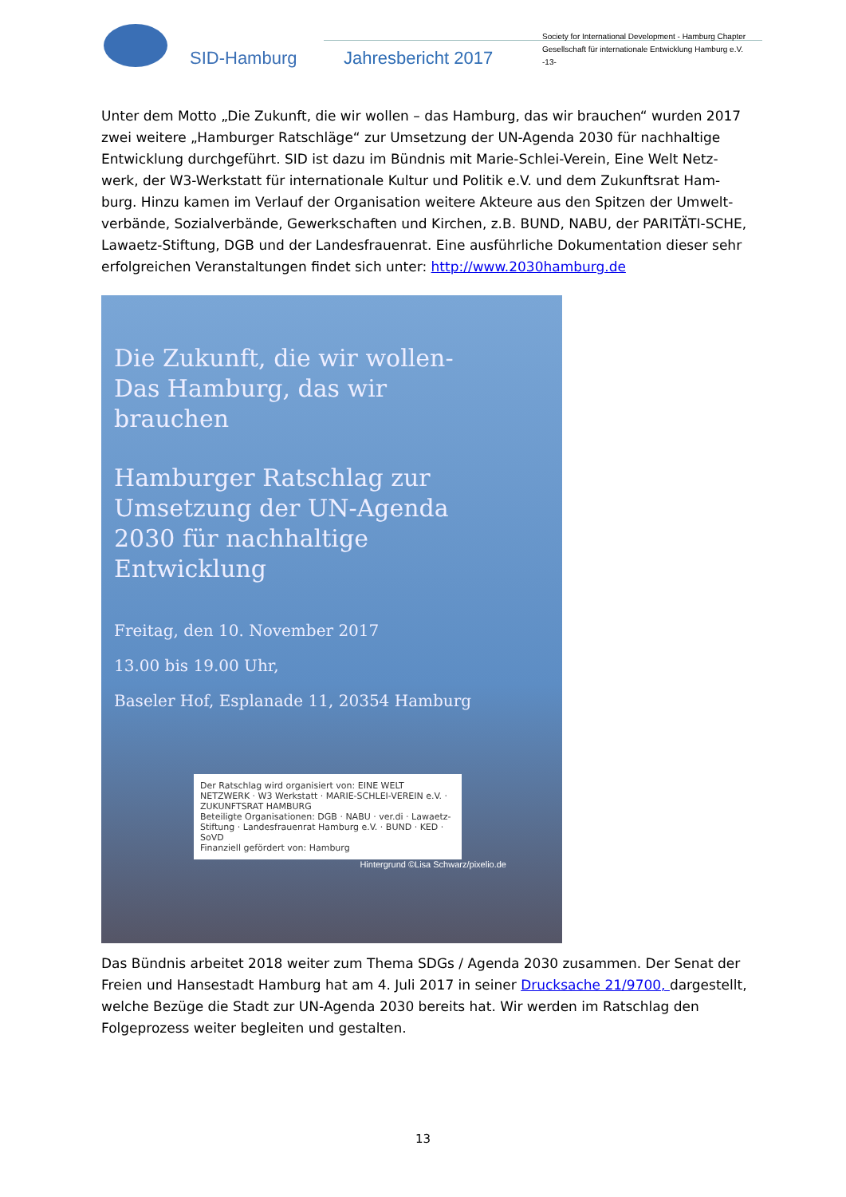SID-Hamburg Jahresbericht 2017
Society for International Development - Hamburg Chapter
Gesellschaft für internationale Entwicklung Hamburg e.V.
-13-
Unter dem Motto „Die Zukunft, die wir wollen – das Hamburg, das wir brauchen“ wurden 2017 zwei weitere „Hamburger Ratschläge“ zur Umsetzung der UN-Agenda 2030 für nachhaltige Entwicklung durchgeführt. SID ist dazu im Bündnis mit Marie-Schlei-Verein, Eine Welt Netz-werk, der W3-Werkstatt für internationale Kultur und Politik e.V. und dem Zukunftsrat Ham-burg. Hinzu kamen im Verlauf der Organisation weitere Akteure aus den Spitzen der Umwelt-verbände, Sozialverbände, Gewerkschaften und Kirchen, z.B. BUND, NABU, der PARITÄTI-SCHE, Lawaetz-Stiftung, DGB und der Landesfrauenrat. Eine ausführliche Dokumentation dieser sehr erfolgreichen Veranstaltungen findet sich unter: http://www.2030hamburg.de
Die Zukunft, die wir wollen- Das Hamburg, das wir brauchen
Hamburger Ratschlag zur Umsetzung der UN-Agenda 2030 für nachhaltige Entwicklung
Freitag, den 10. November 2017
13.00 bis 19.00 Uhr,
Baseler Hof, Esplanade 11, 20354 Hamburg
Der Ratschlag wird organisiert von: EINE WELT NETZWERK · W3 Werkstatt · MARIE-SCHLEI-VEREIN e.V. · ZUKUNFTSRAT HAMBURG
Beteiligte Organisationen: DGB · NABU · ver.di · Lawaetz-Stiftung · Landesfrauenrat Hamburg e.V. · BUND · KED · SoVD
Finanziell gefördert von: Hamburg
Hintergrund ©Lisa Schwarz/pixelio.de
Das Bündnis arbeitet 2018 weiter zum Thema SDGs / Agenda 2030 zusammen. Der Senat der Freien und Hansestadt Hamburg hat am 4. Juli 2017 in seiner Drucksache 21/9700, dargestellt, welche Bezüge die Stadt zur UN-Agenda 2030 bereits hat. Wir werden im Ratschlag den Folgeprozess weiter begleiten und gestalten.
13